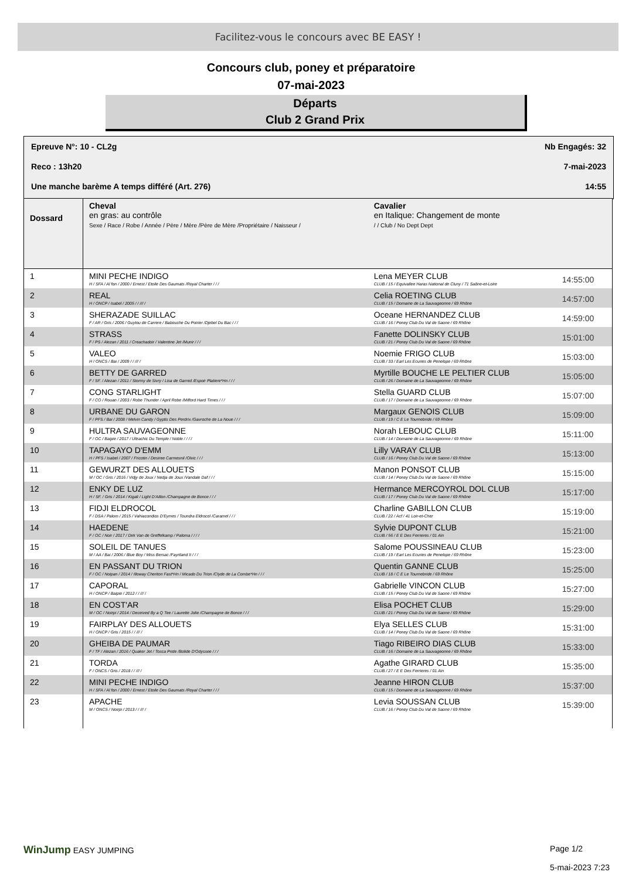Facilitez-vous le concours avec BE EASY !
Concours club, poney et préparatoire
07-mai-2023
Départs
Club 2 Grand Prix
Epreuve N°: 10 - CL2g Nb Engagés: 32
Reco : 13h20 7-mai-2023
Une manche barème A temps différé (Art. 276) 14:55
| Dossard | Cheval en gras: au contrôle Sexe / Race / Robe / Année / Père / Mère /Père de Mère /Propriétaire / Naisseur / | Cavalier en Italique: Changement de monte / / Club / No Dept Dept | |
| --- | --- | --- | --- |
| 1 | MINI PECHE INDIGO H / SFA / Al fon / 2000 / Ernest / Etoile Des Gaumats /Royal Charter / / / | Lena MEYER CLUB CLUB / 15 / Equivallee Haras National de Cluny / 71 Saône-et-Loire | 14:55:00 |
| 2 | REAL H / ONCP / Isabel / 2005 / / /// / | Celia ROETING CLUB CLUB / 15 / Domaine de La Sauvageonne / 69 Rhône | 14:57:00 |
| 3 | SHERAZADE SUILLAC F / AR / Gris / 2006 / Guytou de Carrere / Babouche Du Poirier /Djebel Du Bac / / / | Oceane HERNANDEZ CLUB CLUB / 16 / Poney Club Du Val de Saone / 69 Rhône | 14:59:00 |
| 4 | STRASS F / PS / Alezan / 2011 / Creachadoir / Valentine Jet /Munir / / / | Fanette DOLINSKY CLUB CLUB / 21 / Poney Club Du Val de Saone / 69 Rhône | 15:01:00 |
| 5 | VALEO H / ONCS / Bai / 2009 / / /// / | Noemie FRIGO CLUB CLUB / 33 / Earl Les Ecuries de Penelope / 69 Rhône | 15:03:00 |
| 6 | BETTY DE GARRED F / SF. / Alezan / 2011 / Stormy de Sivry / Lisa de Garred /Espoir Platiere*Hn / / / | Myrtille BOUCHE LE PELTIER CLUB CLUB / 26 / Domaine de La Sauvageonne / 69 Rhône | 15:05:00 |
| 7 | CONG STARLIGHT F / CO / Rouan / 2003 / Robe Thunder / April Robe /Milford Hard Times / / / | Stella GUARD CLUB CLUB / 17 / Domaine de La Sauvageonne / 69 Rhône | 15:07:00 |
| 8 | URBANE DU GARON F / PFS / Bai / 2008 / Melvin Candy / Gyptis Des Perdrix /Gavroche de La Noue / / / | Margaux GENOIS CLUB CLUB / 19 / C E Le Tournebride / 69 Rhône | 15:09:00 |
| 9 | HULTRA SAUVAGEONNE F / OC / Baipie / 2017 / Ultrachic Du Temple / Noble / / / / | Norah LEBOUC CLUB CLUB / 14 / Domaine de La Sauvageonne / 69 Rhône | 15:11:00 |
| 10 | TAPAGAYO D'EMM H / PFS / Isabel / 2007 / Fricotin / Desiree Carmesnil /Olvic / / / | Lilly VARAY CLUB CLUB / 16 / Poney Club Du Val de Saone / 69 Rhône | 15:13:00 |
| 11 | GEWURZT DES ALLOUETS M / OC / Gris / 2016 / Vidjy de Joux / Nedja de Joux /Vandale Daf / / / | Manon PONSOT CLUB CLUB / 14 / Poney Club Du Val de Saone / 69 Rhône | 15:15:00 |
| 12 | ENKY DE LUZ H / SF. / Gris / 2014 / Kigali / Light D'Aillon /Champagne de Bonce / / / | Hermance MERCOYROL DOL CLUB CLUB / 17 / Poney Club Du Val de Saone / 69 Rhône | 15:17:00 |
| 13 | FIDJI ELDROCOL F / DSA / Palom / 2015 / Vahiacondios D'Eymes / Toundra Eldrocol /Caramel / / / | Charline GABILLON CLUB CLUB / 22 / Acf / 41 Loir-et-Cher | 15:19:00 |
| 14 | HAEDENE F / OC / Noir / 2017 / Dirk Van de Greffelkamp / Paloma / / / / | Sylvie DUPONT CLUB CLUB / 56 / E E Des Ferrieres / 01 Ain | 15:21:00 |
| 15 | SOLEIL DE TANUES M / AA / Bai / 2006 / Blue Boy / Miss Bersac /Fayriland II / / / | Salome POUSSINEAU CLUB CLUB / 19 / Earl Les Ecuries de Penelope / 69 Rhône | 15:23:00 |
| 16 | EN PASSANT DU TRION F / OC / Noipan / 2014 / Illoway Cheriton Fast*Hn / Micado Du Trion /Clyde de La Combe*Hn / / / | Quentin GANNE CLUB CLUB / 18 / C E Le Tournebride / 69 Rhône | 15:25:00 |
| 17 | CAPORAL H / ONCP / Baipie / 2012 / / /// / | Gabrielle VINCON CLUB CLUB / 15 / Poney Club Du Val de Saone / 69 Rhône | 15:27:00 |
| 18 | EN COST'AR M / OC / Noirpi / 2014 / Deceived By a Q Tee / Laurette Jolie /Champagne de Bonce / / / | Elisa POCHET CLUB CLUB / 21 / Poney Club Du Val de Saone / 69 Rhône | 15:29:00 |
| 19 | FAIRPLAY DES ALLOUETS H / ONCP / Gris / 2015 / / /// / | Elya SELLES CLUB CLUB / 14 / Poney Club Du Val de Saone / 69 Rhône | 15:31:00 |
| 20 | GHEIBA DE PAUMAR F / TF / Alezan / 2016 / Quaker Jet / Tosca Pride /Bolide D'Odyssee / / / | Tiago RIBEIRO DIAS CLUB CLUB / 16 / Domaine de La Sauvageonne / 69 Rhône | 15:33:00 |
| 21 | TORDA F / ONCS / Gris / 2018 / / /// / | Agathe GIRARD CLUB CLUB / 27 / E E Des Ferrieres / 01 Ain | 15:35:00 |
| 22 | MINI PECHE INDIGO H / SFA / Al fon / 2000 / Ernest / Etoile Des Gaumats /Royal Charter / / / | Jeanne HIRON CLUB CLUB / 15 / Domaine de La Sauvageonne / 69 Rhône | 15:37:00 |
| 23 | APACHE M / ONCS / Noirpi / 2013 / / /// / | Levia SOUSSAN CLUB CLUB / 16 / Poney Club Du Val de Saone / 69 Rhône | 15:39:00 |
WinJump EASY JUMPING Page 1/2
5-mai-2023 7:23